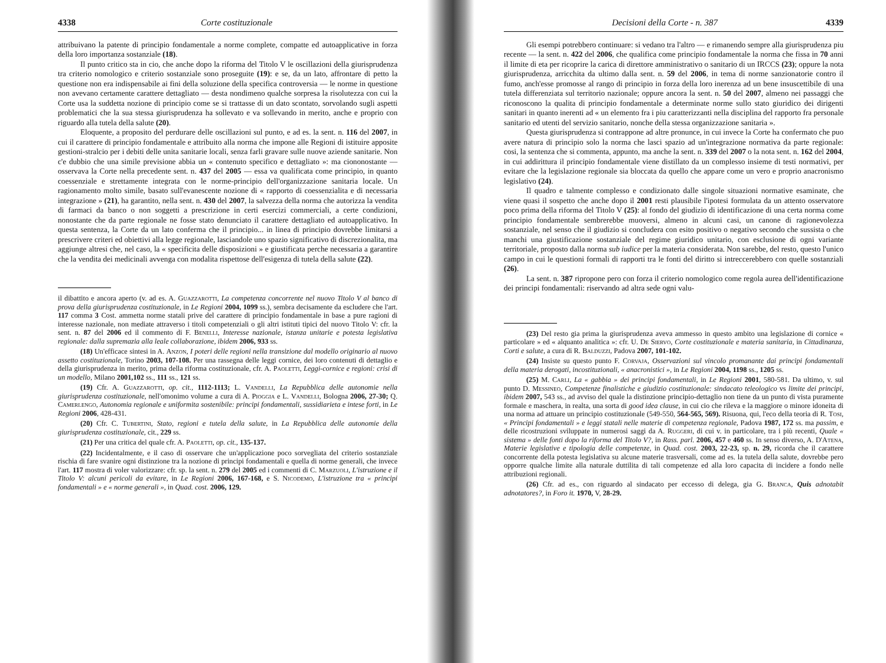4338 Corte costituzionale
attribuivano la patente di principio fondamentale a norme complete, compatte ed autoapplicative in forza della loro importanza sostanziale (18).
Il punto critico sta in cio, che anche dopo la riforma del Titolo V le oscillazioni della giurisprudenza tra criterio nomologico e criterio sostanziale sono proseguite (19): e se, da un lato, affrontare di petto la questione non era indispensabile ai fini della soluzione della specifica controversia — le norme in questione non avevano certamente carattere dettagliato — desta nondimeno qualche sorpresa la risolutezza con cui la Corte usa la suddetta nozione di principio come se si trattasse di un dato scontato, sorvolando sugli aspetti problematici che la sua stessa giurisprudenza ha sollevato e va sollevando in merito, anche e proprio con riguardo alla tutela della salute (20).
Eloquente, a proposito del perdurare delle oscillazioni sul punto, e ad es. la sent. n. 116 del 2007, in cui il carattere di principio fondamentale e attribuito alla norma che impone alle Regioni di istituire apposite gestioni-stralcio per i debiti delle unita sanitarie locali, senza farli gravare sulle nuove aziende sanitarie. Non c'e dubbio che una simile previsione abbia un « contenuto specifico e dettagliato »: ma ciononostante — osservava la Corte nella precedente sent. n. 437 del 2005 — essa va qualificata come principio, in quanto coessenziale e strettamente integrata con le norme-principio dell'organizzazione sanitaria locale. Un ragionamento molto simile, basato sull'evanescente nozione di « rapporto di coessenzialita e di necessaria integrazione » (21), ha garantito, nella sent. n. 430 del 2007, la salvezza della norma che autorizza la vendita di farmaci da banco o non soggetti a prescrizione in certi esercizi commerciali, a certe condizioni, nonostante che da parte regionale ne fosse stato denunciato il carattere dettagliato ed autoapplicativo. In questa sentenza, la Corte da un lato conferma che il principio... in linea di principio dovrebbe limitarsi a prescrivere criteri ed obiettivi alla legge regionale, lasciandole uno spazio significativo di discrezionalita, ma aggiunge altresi che, nel caso, la « specificita delle disposizioni » e giustificata perche necessaria a garantire che la vendita dei medicinali avvenga con modalita rispettose dell'esigenza di tutela della salute (22).
il dibattito e ancora aperto (v. ad es. A. Guazzarotti, La competenza concorrente nel nuovo Titolo V al banco di prova della giurisprudenza costituzionale, in Le Regioni 2004, 1099 ss.), sembra decisamente da escludere che l'art. 117 comma 3 Cost. ammetta norme statali prive del carattere di principio fondamentale in base a pure ragioni di interesse nazionale, non mediate attraverso i titoli competenziali o gli altri istituti tipici del nuovo Titolo V: cfr. la sent. n. 87 del 2006 ed il commento di F. Benelli, Interesse nazionale, istanza unitarie e potesta legislativa regionale: dalla supremazia alla leale collaborazione, ibidem 2006, 933 ss.
(18) Un'efficace sintesi in A. Anzon, I poteri delle regioni nella transizione dal modello originario al nuovo assetto costituzionale, Torino 2003, 107-108. Per una rassegna delle leggi cornice, dei loro contenuti di dettaglio e della giurisprudenza in merito, prima della riforma costituzionale, cfr. A. Paoletti, Leggi-cornice e regioni: crisi di un modello, Milano 2001,102 ss., 111 ss., 121 ss.
(19) Cfr. A. Guazzarotti, op. cit., 1112-1113; L. Vandelli, La Repubblica delle autonomie nella giurisprudenza costituzionale, nell'omonimo volume a cura di A. Pioggia e L. Vandelli, Bologna 2006, 27-30; Q. Camerlengo, Autonomia regionale e uniformita sostenibile: principi fondamentali, sussidiarieta e intese forti, in Le Regioni 2006, 428-431.
(20) Cfr. C. Tubertini, Stato, regioni e tutela della salute, in La Repubblica delle autonomie della giurisprudenza costituzionale, cit., 229 ss.
(21) Per una critica del quale cfr. A. Paoletti, op. cit., 135-137.
(22) Incidentalmente, e il caso di osservare che un'applicazione poco sorvegliata del criterio sostanziale rischia di fare svanire ogni distinzione tra la nozione di principi fondamentali e quella di norme generali, che invece l'art. 117 mostra di voler valorizzare: cfr. sp. la sent. n. 279 del 2005 ed i commenti di C. Marzuoli, L'istruzione e il Titolo V: alcuni pericoli da evitare, in Le Regioni 2006, 167-168, e S. Nicodemo, L'istruzione tra « principi fondamentali » e « norme generali », in Quad. cost. 2006, 129.
Decisioni della Corte - n. 387 4339
Gli esempi potrebbero continuare: si vedano tra l'altro — e rimanendo sempre alla giurisprudenza piu recente — la sent. n. 422 del 2006, che qualifica come principio fondamentale la norma che fissa in 70 anni il limite di eta per ricoprire la carica di direttore amministrativo o sanitario di un IRCCS (23); oppure la nota giurisprudenza, arricchita da ultimo dalla sent. n. 59 del 2006, in tema di norme sanzionatorie contro il fumo, anch'esse promosse al rango di principio in forza della loro inerenza ad un bene insuscettibile di una tutela differenziata sul territorio nazionale; oppure ancora la sent. n. 50 del 2007, almeno nei passaggi che riconoscono la qualita di principio fondamentale a determinate norme sullo stato giuridico dei dirigenti sanitari in quanto inerenti ad « un elemento fra i piu caratterizzanti nella disciplina del rapporto fra personale sanitario ed utenti del servizio sanitario, nonche della stessa organizzazione sanitaria ».
Questa giurisprudenza si contrappone ad altre pronunce, in cui invece la Corte ha confermato che puo avere natura di principio solo la norma che lasci spazio ad un'integrazione normativa da parte regionale: cosi, la sentenza che si commenta, appunto, ma anche la sent. n. 339 del 2007 o la nota sent. n. 162 del 2004, in cui addirittura il principio fondamentale viene distillato da un complesso insieme di testi normativi, per evitare che la legislazione regionale sia bloccata da quello che appare come un vero e proprio anacronismo legislativo (24).
Il quadro e talmente complesso e condizionato dalle singole situazioni normative esaminate, che viene quasi il sospetto che anche dopo il 2001 resti plausibile l'ipotesi formulata da un attento osservatore poco prima della riforma del Titolo V (25): al fondo del giudizio di identificazione di una certa norma come principio fondamentale sembrerebbe muoversi, almeno in alcuni casi, un canone di ragionevolezza sostanziale, nel senso che il giudizio si concludera con esito positivo o negativo secondo che sussista o che manchi una giustificazione sostanziale del regime giuridico unitario, con esclusione di ogni variante territoriale, proposto dalla norma sub iudice per la materia considerata. Non sarebbe, del resto, questo l'unico campo in cui le questioni formali di rapporti tra le fonti del diritto si intreccerebbero con quelle sostanziali (26).
La sent. n. 387 ripropone pero con forza il criterio nomologico come regola aurea dell'identificazione dei principi fondamentali: riservando ad altra sede ogni valu-
(23) Del resto gia prima la giurisprudenza aveva ammesso in questo ambito una legislazione di cornice « particolare » ed « alquanto analitica »: cfr. U. De Siervo, Corte costituzionale e materia sanitaria, in Cittadinanza, Corti e salute, a cura di R. Balduzzi, Padova 2007, 101-102.
(24) Insiste su questo punto F. Corvaja, Osservazioni sul vincolo promanante dai principi fondamentali della materia derogati, incostituzionali, « anacronistici », in Le Regioni 2004, 1198 ss., 1205 ss.
(25) M. Carli, La « gabbia » dei principi fondamentali, in Le Regioni 2001, 580-581. Da ultimo, v. sul punto D. Messineo, Competenze finalistiche e giudizio costituzionale: sindacato teleologico vs limite dei principi, ibidem 2007, 543 ss., ad avviso del quale la distinzione principio-dettaglio non tiene da un punto di vista puramente formale e maschera, in realta, una sorta di good idea clause, in cui cio che rileva e la maggiore o minore idoneita di una norma ad attuare un principio costituzionale (549-550, 564-565, 569). Risuona, qui, l'eco della teoria di R. Tosi, « Principi fondamentali » e leggi statali nelle materie di competenza regionale, Padova 1987, 172 ss. ma passim, e delle ricostruzioni sviluppate in numerosi saggi da A. Ruggeri, di cui v. in particolare, tra i più recenti, Quale « sistema » delle fonti dopo la riforma del Titolo V?, in Rass. parl. 2006, 457 e 460 ss. In senso diverso, A. D'Atena, Materie legislative e tipologia delle competenze, in Quad. cost. 2003, 22-23, sp. n. 29, ricorda che il carattere concorrente della potesta legislativa su alcune materie trasversali, come ad es. la tutela della salute, dovrebbe pero opporre qualche limite alla naturale duttilita di tali competenze ed alla loro capacita di incidere a fondo nelle attribuzioni regionali.
(26) Cfr. ad es., con riguardo al sindacato per eccesso di delega, gia G. Branca, Quis adnotabit adnotatores?, in Foro it. 1970, V, 28-29.